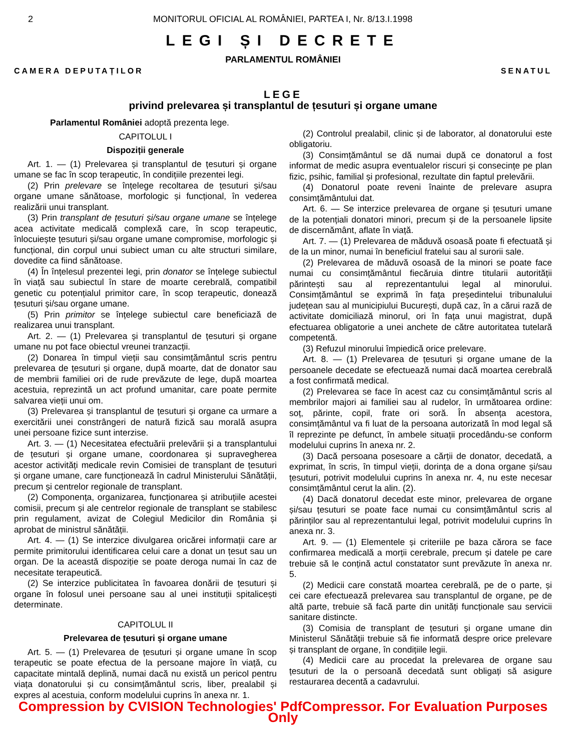2 MONITORUL OFICIAL AL ROMÂNIEI, PARTEA I, Nr. 8/13.I.1998
LEGI ȘI DECRETE
PARLAMENTUL ROMÂNIEI
CAMERA DEPUTAȚILOR SENATUL
LEGE
privind prelevarea și transplantul de țesuturi și organe umane
Parlamentul României adoptă prezenta lege.
CAPITOLUL I
Dispoziții generale
Art. 1. — (1) Prelevarea și transplantul de țesuturi și organe umane se fac în scop terapeutic, în condițiile prezentei legi.
(2) Prin prelevare se înțelege recoltarea de țesuturi și/sau organe umane sănătoase, morfologic și funcțional, în vederea realizării unui transplant.
(3) Prin transplant de țesuturi și/sau organe umane se înțelege acea activitate medicală complexă care, în scop terapeutic, înlocuiește țesuturi și/sau organe umane compromise, morfologic și funcțional, din corpul unui subiect uman cu alte structuri similare, dovedite ca fiind sănătoase.
(4) În înțelesul prezentei legi, prin donator se înțelege subiectul în viață sau subiectul în stare de moarte cerebrală, compatibil genetic cu potențialul primitor care, în scop terapeutic, donează țesuturi și/sau organe umane.
(5) Prin primitor se înțelege subiectul care beneficiază de realizarea unui transplant.
Art. 2. — (1) Prelevarea și transplantul de țesuturi și organe umane nu pot face obiectul vreunei tranzacții.
(2) Donarea în timpul vieții sau consimțământul scris pentru prelevarea de țesuturi și organe, după moarte, dat de donator sau de membrii familiei ori de rude prevăzute de lege, după moartea acestuia, reprezintă un act profund umanitar, care poate permite salvarea vieții unui om.
(3) Prelevarea și transplantul de țesuturi și organe ca urmare a exercitării unei constrângeri de natură fizică sau morală asupra unei persoane fizice sunt interzise.
Art. 3. — (1) Necesitatea efectuării prelevării și a transplantului de țesuturi și organe umane, coordonarea și supravegherea acestor activități medicale revin Comisiei de transplant de țesuturi și organe umane, care funcționează în cadrul Ministerului Sănătății, precum și centrelor regionale de transplant.
(2) Componența, organizarea, funcționarea și atribuțiile acestei comisii, precum și ale centrelor regionale de transplant se stabilesc prin regulament, avizat de Colegiul Medicilor din România și aprobat de ministrul sănătății.
Art. 4. — (1) Se interzice divulgarea oricărei informații care ar permite primitorului identificarea celui care a donat un țesut sau un organ. De la această dispoziție se poate deroga numai în caz de necesitate terapeutică.
(2) Se interzice publicitatea în favoarea donării de țesuturi și organe în folosul unei persoane sau al unei instituții spitalicești determinate.
CAPITOLUL II
Prelevarea de țesuturi și organe umane
Art. 5. — (1) Prelevarea de țesuturi și organe umane în scop terapeutic se poate efectua de la persoane majore în viață, cu capacitate mintală deplină, numai dacă nu există un pericol pentru viața donatorului și cu consimțământul scris, liber, prealabil și expres al acestuia, conform modelului cuprins în anexa nr. 1.
(2) Controlul prealabil, clinic și de laborator, al donatorului este obligatoriu.
(3) Consimțământul se dă numai după ce donatorul a fost informat de medic asupra eventualelor riscuri și consecințe pe plan fizic, psihic, familial și profesional, rezultate din faptul prelevării.
(4) Donatorul poate reveni înainte de prelevare asupra consimțământului dat.
Art. 6. — Se interzice prelevarea de organe și țesuturi umane de la potențiali donatori minori, precum și de la persoanele lipsite de discernământ, aflate în viață.
Art. 7. — (1) Prelevarea de măduvă osoasă poate fi efectuată și de la un minor, numai în beneficiul fratelui sau al surorii sale.
(2) Prelevarea de măduvă osoasă de la minori se poate face numai cu consimțământul fiecăruia dintre titularii autorității părintești sau al reprezentantului legal al minorului. Consimțământul se exprimă în fața președintelui tribunalului județean sau al municipiului București, după caz, în a cărui rază de activitate domiciliază minorul, ori în fața unui magistrat, după efectuarea obligatorie a unei anchete de către autoritatea tutelară competentă.
(3) Refuzul minorului împiedică orice prelevare.
Art. 8. — (1) Prelevarea de țesuturi și organe umane de la persoanele decedate se efectuează numai dacă moartea cerebrală a fost confirmată medical.
(2) Prelevarea se face în acest caz cu consimțământul scris al membrilor majori ai familiei sau al rudelor, în următoarea ordine: soț, părinte, copil, frate ori soră. În absența acestora, consimțământul va fi luat de la persoana autorizată în mod legal să îl reprezinte pe defunct, în ambele situații procedându-se conform modelului cuprins în anexa nr. 2.
(3) Dacă persoana posesoare a cărții de donator, decedată, a exprimat, în scris, în timpul vieții, dorința de a dona organe și/sau țesuturi, potrivit modelului cuprins în anexa nr. 4, nu este necesar consimțământul cerut la alin. (2).
(4) Dacă donatorul decedat este minor, prelevarea de organe și/sau țesuturi se poate face numai cu consimțământul scris al părinților sau al reprezentantului legal, potrivit modelului cuprins în anexa nr. 3.
Art. 9. — (1) Elementele și criteriile pe baza cărora se face confirmarea medicală a morții cerebrale, precum și datele pe care trebuie să le conțină actul constatator sunt prevăzute în anexa nr. 5.
(2) Medicii care constată moartea cerebrală, pe de o parte, și cei care efectuează prelevarea sau transplantul de organe, pe de altă parte, trebuie să facă parte din unități funcționale sau servicii sanitare distincte.
(3) Comisia de transplant de țesuturi și organe umane din Ministerul Sănătății trebuie să fie informată despre orice prelevare și transplant de organe, în condițiile legii.
(4) Medicii care au procedat la prelevarea de organe sau țesuturi de la o persoană decedată sunt obligați să asigure restaurarea decentă a cadavrului.
Compression by CVISION Technologies' PdfCompressor. For Evaluation Purposes Only